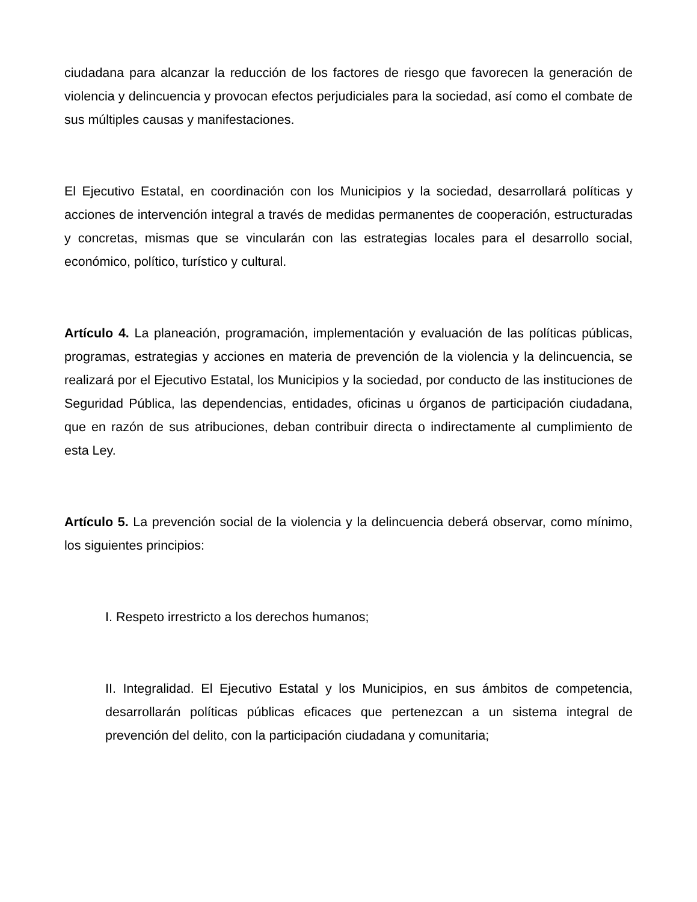ciudadana para alcanzar la reducción de los factores de riesgo que favorecen la generación de violencia y delincuencia y provocan efectos perjudiciales para la sociedad, así como el combate de sus múltiples causas y manifestaciones.
El Ejecutivo Estatal, en coordinación con los Municipios y la sociedad, desarrollará políticas y acciones de intervención integral a través de medidas permanentes de cooperación, estructuradas y concretas, mismas que se vincularán con las estrategias locales para el desarrollo social, económico, político, turístico y cultural.
Artículo 4. La planeación, programación, implementación y evaluación de las políticas públicas, programas, estrategias y acciones en materia de prevención de la violencia y la delincuencia, se realizará por el Ejecutivo Estatal, los Municipios y la sociedad, por conducto de las instituciones de Seguridad Pública, las dependencias, entidades, oficinas u órganos de participación ciudadana, que en razón de sus atribuciones, deban contribuir directa o indirectamente al cumplimiento de esta Ley.
Artículo 5. La prevención social de la violencia y la delincuencia deberá observar, como mínimo, los siguientes principios:
I. Respeto irrestricto a los derechos humanos;
II. Integralidad. El Ejecutivo Estatal y los Municipios, en sus ámbitos de competencia, desarrollarán políticas públicas eficaces que pertenezcan a un sistema integral de prevención del delito, con la participación ciudadana y comunitaria;